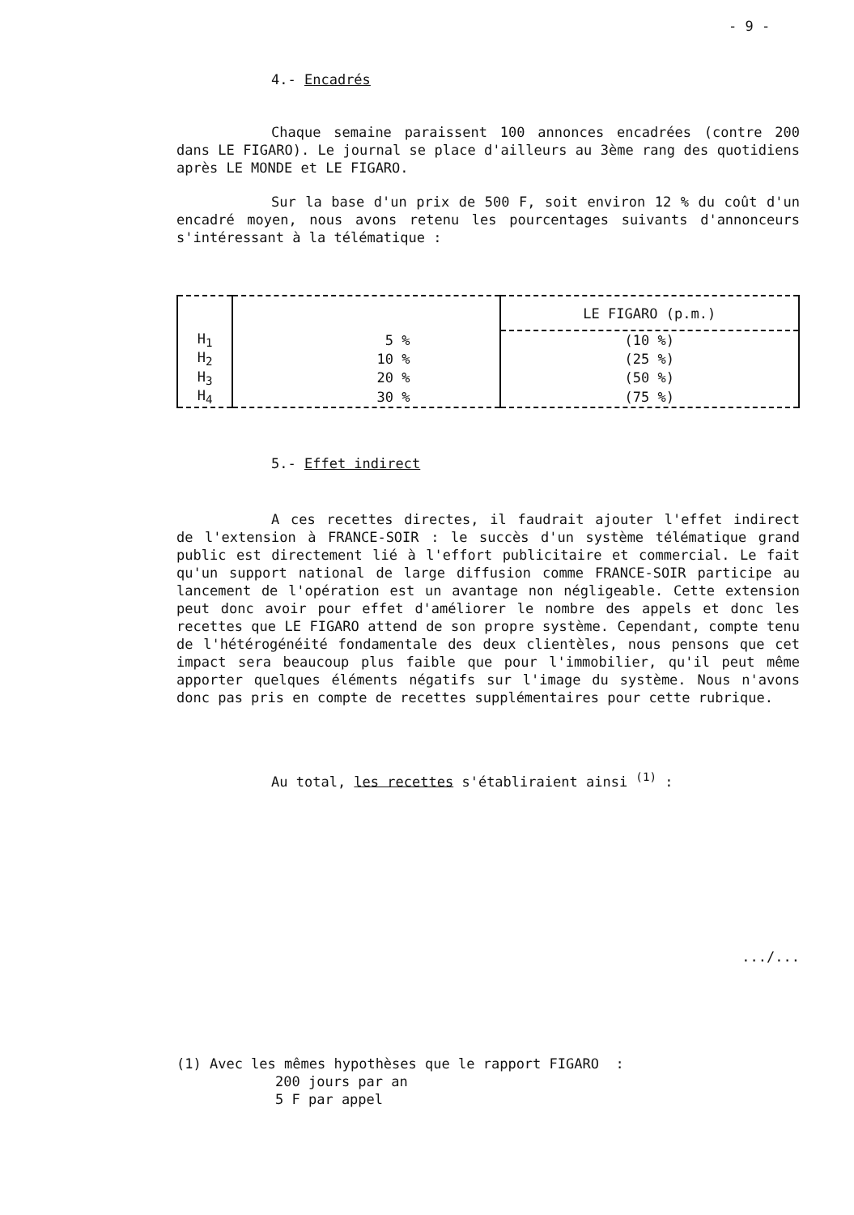- 9 -
4.- Encadrés
Chaque semaine paraissent 100 annonces encadrées (contre 200 dans LE FIGARO). Le journal se place d'ailleurs au 3ème rang des quotidiens après LE MONDE et LE FIGARO.
Sur la base d'un prix de 500 F, soit environ 12 % du coût d'un encadré moyen, nous avons retenu les pourcentages suivants d'annonceurs s'intéressant à la télématique :
| | | LE FIGARO (p.m.) |
| H<sub>1</sub> | 5 % | (10 %) |
| H<sub>2</sub> | 10 % | (25 %) |
| H<sub>3</sub> | 20 % | (50 %) |
| H<sub>4</sub> | 30 % | (75 %) |
5.- Effet indirect
A ces recettes directes, il faudrait ajouter l'effet indirect de l'extension à FRANCE-SOIR : le succès d'un système télématique grand public est directement lié à l'effort publicitaire et commercial. Le fait qu'un support national de large diffusion comme FRANCE-SOIR participe au lancement de l'opération est un avantage non négligeable. Cette extension peut donc avoir pour effet d'améliorer le nombre des appels et donc les recettes que LE FIGARO attend de son propre système. Cependant, compte tenu de l'hétérogénéité fondamentale des deux clientèles, nous pensons que cet impact sera beaucoup plus faible que pour l'immobilier, qu'il peut même apporter quelques éléments négatifs sur l'image du système. Nous n'avons donc pas pris en compte de recettes supplémentaires pour cette rubrique.
Au total, les recettes s'établiraient ainsi <sup>(1)</sup> :
.../...
(1) Avec les mêmes hypothèses que le rapport FIGARO :
200 jours par an
5 F par appel